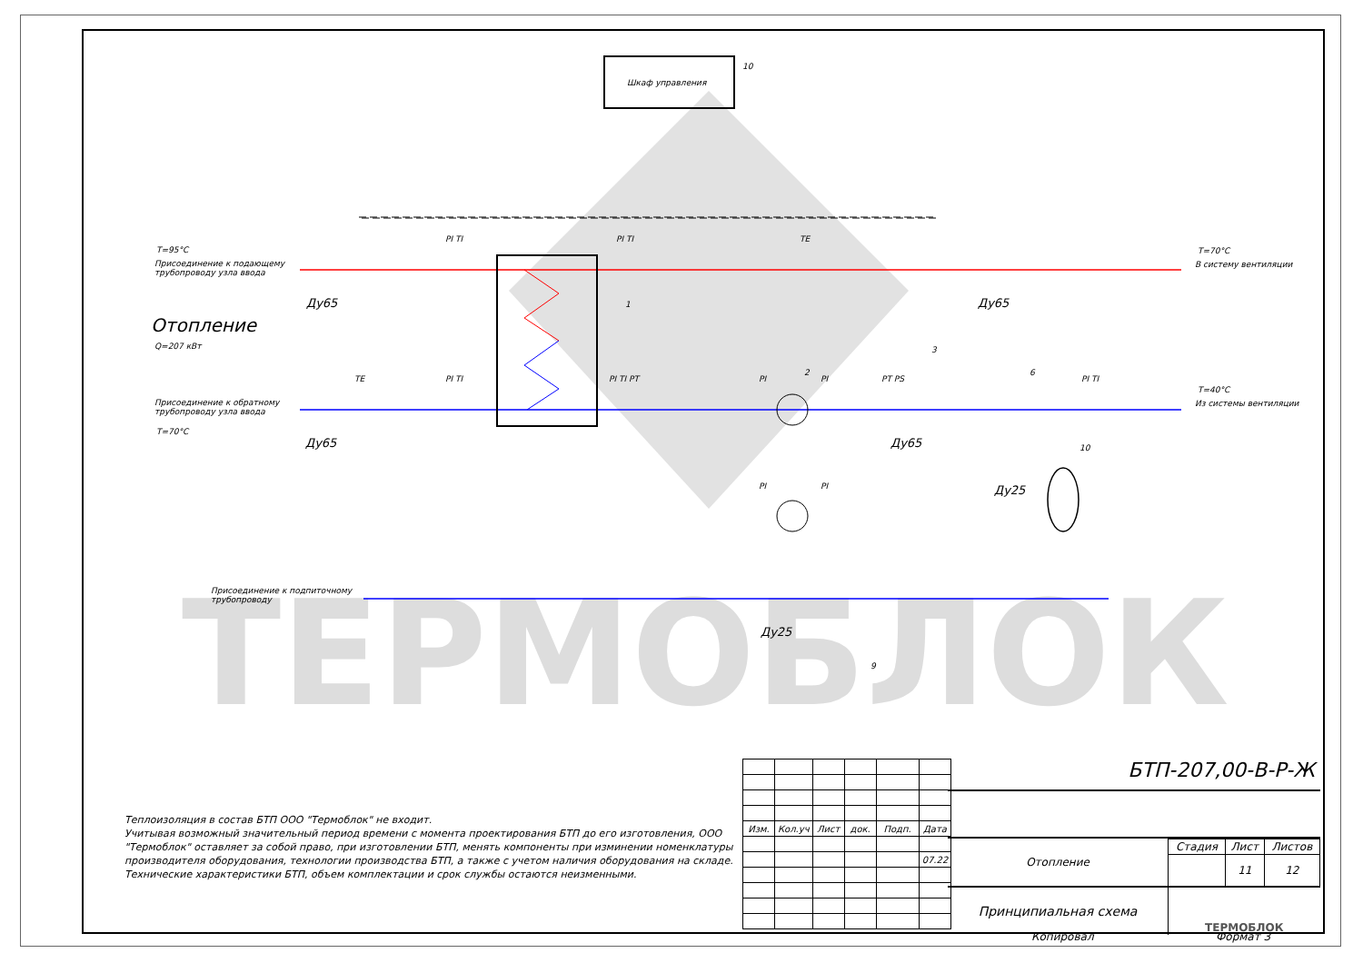ТЕРМОБЛОК
Шкаф управления
10
T=95°C
Присоединение к подающему
трубопроводу узла ввода
T=70°C
В систему вентиляции
Отопление
Q=207 кВт
Присоединение к обратному
трубопроводу узла ввода
T=70°C
T=40°C
Из системы вентиляции
Присоединение к подпиточному
трубопроводу
Ду65 Ду65
Ду65 Ду65
Ду25
Ду25
PI TI PI TI TE
TE PI TI PI TI PT PI PI PT PS PI TI
PI PI
1
2
3
6
10
9
Теплоизоляция в состав БТП ООО "Термоблок" не входит.
Учитывая возможный значительный период времени с момента проектирования БТП до его изготовления, ООО "Термоблок" оставляет за собой право, при изготовлении БТП, менять компоненты при изминении номенклатуры производителя оборудования, технологии производства БТП, а также с учетом наличия оборудования на складе. Технические характеристики БТП, объем комплектации и срок службы остаются неизменными.
| Изм. | Кол.уч | Лист | док. | Подп. | Дата |
| | | | | | 07.22 |
БТП-207,00-В-Р-Ж
| Отопление | Стадия | Лист | Листов |
| | | 11 | 12 |
| Принципиальная схема | ТЕРМОБЛОК | | |
Копировал Формат 3